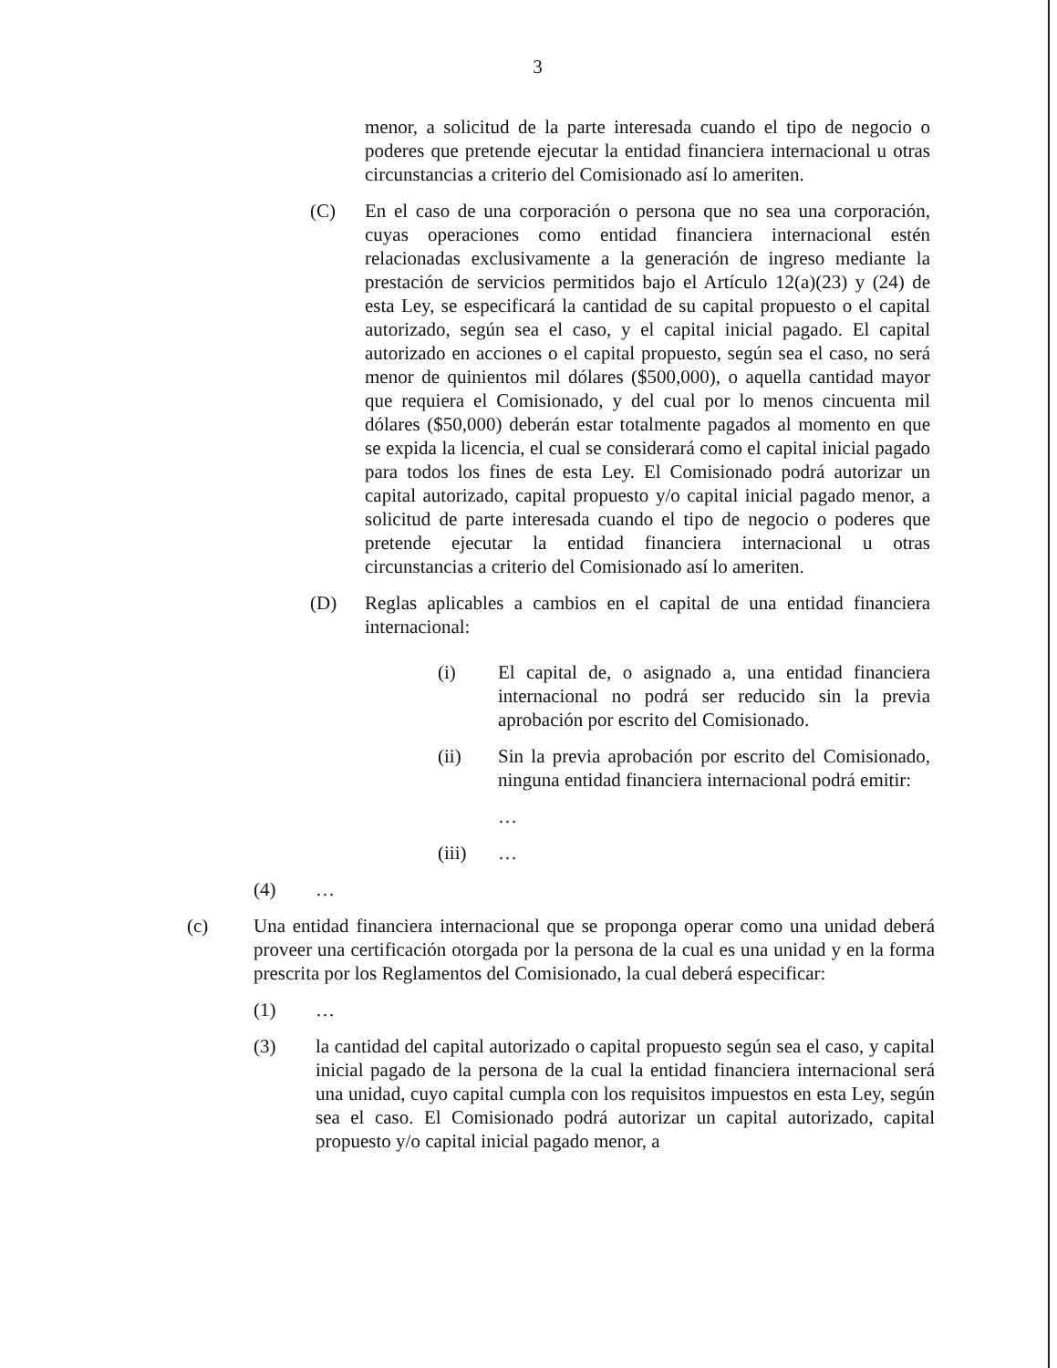3
menor, a solicitud de la parte interesada cuando el tipo de negocio o poderes que pretende ejecutar la entidad financiera internacional u otras circunstancias a criterio del Comisionado así lo ameriten.
(C) En el caso de una corporación o persona que no sea una corporación, cuyas operaciones como entidad financiera internacional estén relacionadas exclusivamente a la generación de ingreso mediante la prestación de servicios permitidos bajo el Artículo 12(a)(23) y (24) de esta Ley, se especificará la cantidad de su capital propuesto o el capital autorizado, según sea el caso, y el capital inicial pagado. El capital autorizado en acciones o el capital propuesto, según sea el caso, no será menor de quinientos mil dólares ($500,000), o aquella cantidad mayor que requiera el Comisionado, y del cual por lo menos cincuenta mil dólares ($50,000) deberán estar totalmente pagados al momento en que se expida la licencia, el cual se considerará como el capital inicial pagado para todos los fines de esta Ley. El Comisionado podrá autorizar un capital autorizado, capital propuesto y/o capital inicial pagado menor, a solicitud de parte interesada cuando el tipo de negocio o poderes que pretende ejecutar la entidad financiera internacional u otras circunstancias a criterio del Comisionado así lo ameriten.
(D) Reglas aplicables a cambios en el capital de una entidad financiera internacional:
(i) El capital de, o asignado a, una entidad financiera internacional no podrá ser reducido sin la previa aprobación por escrito del Comisionado.
(ii) Sin la previa aprobación por escrito del Comisionado, ninguna entidad financiera internacional podrá emitir:
…
(iii) …
(4) …
(c) Una entidad financiera internacional que se proponga operar como una unidad deberá proveer una certificación otorgada por la persona de la cual es una unidad y en la forma prescrita por los Reglamentos del Comisionado, la cual deberá especificar:
(1) …
(3) la cantidad del capital autorizado o capital propuesto según sea el caso, y capital inicial pagado de la persona de la cual la entidad financiera internacional será una unidad, cuyo capital cumpla con los requisitos impuestos en esta Ley, según sea el caso. El Comisionado podrá autorizar un capital autorizado, capital propuesto y/o capital inicial pagado menor, a